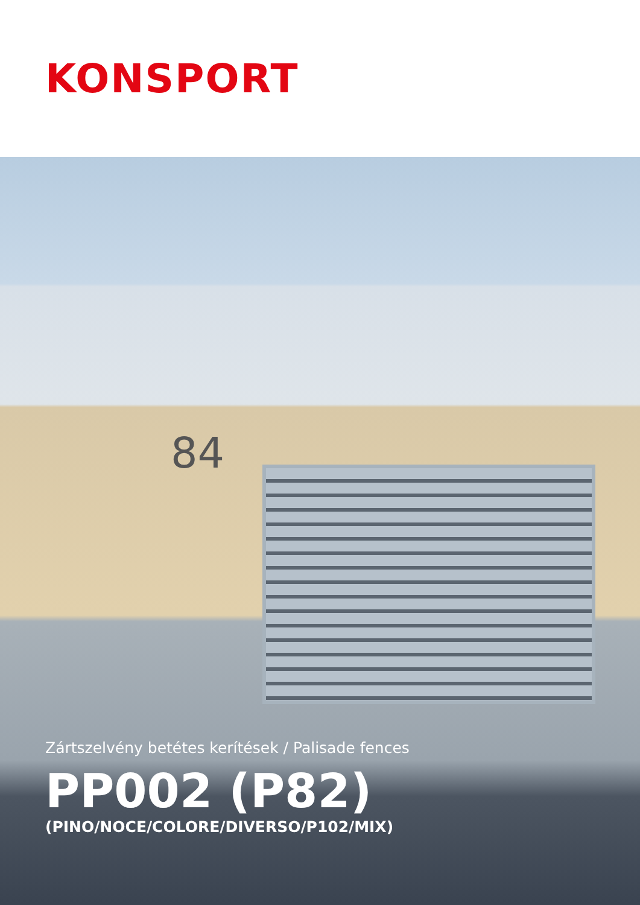KONSPORT
84
Zártszelvény betétes kerítések / Palisade fences
PP002 (P82)
(PINO/NOCE/COLORE/DIVERSO/P102/MIX)